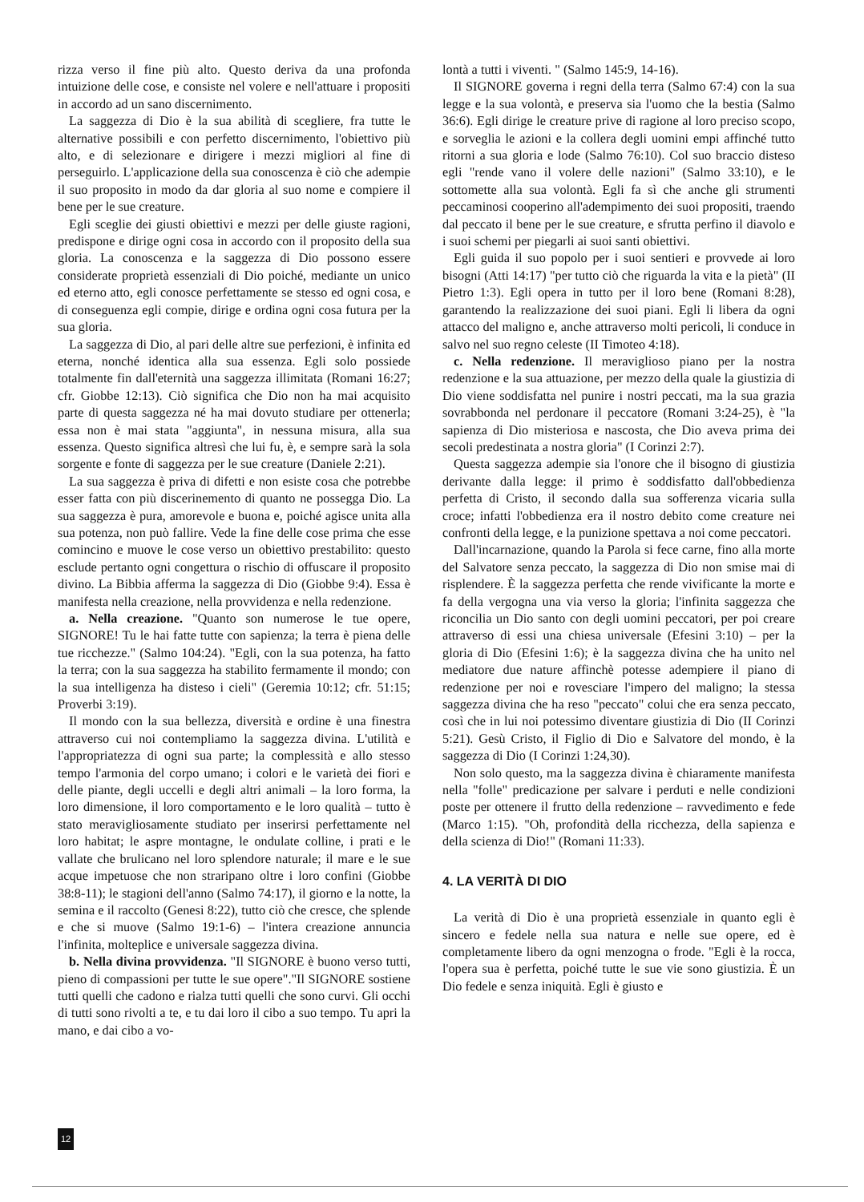rizza verso il fine più alto. Questo deriva da una profonda intuizione delle cose, e consiste nel volere e nell'attuare i propositi in accordo ad un sano discernimento.
La saggezza di Dio è la sua abilità di scegliere, fra tutte le alternative possibili e con perfetto discernimento, l'obiettivo più alto, e di selezionare e dirigere i mezzi migliori al fine di perseguirlo. L'applicazione della sua conoscenza è ciò che adempie il suo proposito in modo da dar gloria al suo nome e compiere il bene per le sue creature.
Egli sceglie dei giusti obiettivi e mezzi per delle giuste ragioni, predispone e dirige ogni cosa in accordo con il proposito della sua gloria. La conoscenza e la saggezza di Dio possono essere considerate proprietà essenziali di Dio poiché, mediante un unico ed eterno atto, egli conosce perfettamente se stesso ed ogni cosa, e di conseguenza egli compie, dirige e ordina ogni cosa futura per la sua gloria.
La saggezza di Dio, al pari delle altre sue perfezioni, è infinita ed eterna, nonché identica alla sua essenza. Egli solo possiede totalmente fin dall'eternità una saggezza illimitata (Romani 16:27; cfr. Giobbe 12:13). Ciò significa che Dio non ha mai acquisito parte di questa saggezza né ha mai dovuto studiare per ottenerla; essa non è mai stata "aggiunta", in nessuna misura, alla sua essenza. Questo significa altresì che lui fu, è, e sempre sarà la sola sorgente e fonte di saggezza per le sue creature (Daniele 2:21).
La sua saggezza è priva di difetti e non esiste cosa che potrebbe esser fatta con più discerinemento di quanto ne possegga Dio. La sua saggezza è pura, amorevole e buona e, poiché agisce unita alla sua potenza, non può fallire. Vede la fine delle cose prima che esse comincino e muove le cose verso un obiettivo prestabilito: questo esclude pertanto ogni congettura o rischio di offuscare il proposito divino. La Bibbia afferma la saggezza di Dio (Giobbe 9:4). Essa è manifesta nella creazione, nella provvidenza e nella redenzione.
a. Nella creazione. "Quanto son numerose le tue opere, SIGNORE! Tu le hai fatte tutte con sapienza; la terra è piena delle tue ricchezze." (Salmo 104:24). "Egli, con la sua potenza, ha fatto la terra; con la sua saggezza ha stabilito fermamente il mondo; con la sua intelligenza ha disteso i cieli" (Geremia 10:12; cfr. 51:15; Proverbi 3:19).
Il mondo con la sua bellezza, diversità e ordine è una finestra attraverso cui noi contempliamo la saggezza divina. L'utilità e l'appropriatezza di ogni sua parte; la complessità e allo stesso tempo l'armonia del corpo umano; i colori e le varietà dei fiori e delle piante, degli uccelli e degli altri animali – la loro forma, la loro dimensione, il loro comportamento e le loro qualità – tutto è stato meravigliosamente studiato per inserirsi perfettamente nel loro habitat; le aspre montagne, le ondulate colline, i prati e le vallate che brulicano nel loro splendore naturale; il mare e le sue acque impetuose che non straripano oltre i loro confini (Giobbe 38:8-11); le stagioni dell'anno (Salmo 74:17), il giorno e la notte, la semina e il raccolto (Genesi 8:22), tutto ciò che cresce, che splende e che si muove (Salmo 19:1-6) – l'intera creazione annuncia l'infinita, molteplice e universale saggezza divina.
b. Nella divina provvidenza. "Il SIGNORE è buono verso tutti, pieno di compassioni per tutte le sue opere"."Il SIGNORE sostiene tutti quelli che cadono e rialza tutti quelli che sono curvi. Gli occhi di tutti sono rivolti a te, e tu dai loro il cibo a suo tempo. Tu apri la mano, e dai cibo a vo-
lontà a tutti i viventi. " (Salmo 145:9, 14-16).
Il SIGNORE governa i regni della terra (Salmo 67:4) con la sua legge e la sua volontà, e preserva sia l'uomo che la bestia (Salmo 36:6). Egli dirige le creature prive di ragione al loro preciso scopo, e sorveglia le azioni e la collera degli uomini empi affinché tutto ritorni a sua gloria e lode (Salmo 76:10). Col suo braccio disteso egli "rende vano il volere delle nazioni" (Salmo 33:10), e le sottomette alla sua volontà. Egli fa sì che anche gli strumenti peccaminosi cooperino all'adempimento dei suoi propositi, traendo dal peccato il bene per le sue creature, e sfrutta perfino il diavolo e i suoi schemi per piegarli ai suoi santi obiettivi.
Egli guida il suo popolo per i suoi sentieri e provvede ai loro bisogni (Atti 14:17) "per tutto ciò che riguarda la vita e la pietà" (II Pietro 1:3). Egli opera in tutto per il loro bene (Romani 8:28), garantendo la realizzazione dei suoi piani. Egli li libera da ogni attacco del maligno e, anche attraverso molti pericoli, li conduce in salvo nel suo regno celeste (II Timoteo 4:18).
c. Nella redenzione. Il meraviglioso piano per la nostra redenzione e la sua attuazione, per mezzo della quale la giustizia di Dio viene soddisfatta nel punire i nostri peccati, ma la sua grazia sovrabbonda nel perdonare il peccatore (Romani 3:24-25), è "la sapienza di Dio misteriosa e nascosta, che Dio aveva prima dei secoli predestinata a nostra gloria" (I Corinzi 2:7).
Questa saggezza adempie sia l'onore che il bisogno di giustizia derivante dalla legge: il primo è soddisfatto dall'obbedienza perfetta di Cristo, il secondo dalla sua sofferenza vicaria sulla croce; infatti l'obbedienza era il nostro debito come creature nei confronti della legge, e la punizione spettava a noi come peccatori.
Dall'incarnazione, quando la Parola si fece carne, fino alla morte del Salvatore senza peccato, la saggezza di Dio non smise mai di risplendere. È la saggezza perfetta che rende vivificante la morte e fa della vergogna una via verso la gloria; l'infinita saggezza che riconcilia un Dio santo con degli uomini peccatori, per poi creare attraverso di essi una chiesa universale (Efesini 3:10) – per la gloria di Dio (Efesini 1:6); è la saggezza divina che ha unito nel mediatore due nature affinchè potesse adempiere il piano di redenzione per noi e rovesciare l'impero del maligno; la stessa saggezza divina che ha reso "peccato" colui che era senza peccato, così che in lui noi potessimo diventare giustizia di Dio (II Corinzi 5:21). Gesù Cristo, il Figlio di Dio e Salvatore del mondo, è la saggezza di Dio (I Corinzi 1:24,30).
Non solo questo, ma la saggezza divina è chiaramente manifesta nella "folle" predicazione per salvare i perduti e nelle condizioni poste per ottenere il frutto della redenzione – ravvedimento e fede (Marco 1:15). "Oh, profondità della ricchezza, della sapienza e della scienza di Dio!" (Romani 11:33).
4. LA VERITÀ DI DIO
La verità di Dio è una proprietà essenziale in quanto egli è sincero e fedele nella sua natura e nelle sue opere, ed è completamente libero da ogni menzogna o frode. "Egli è la rocca, l'opera sua è perfetta, poiché tutte le sue vie sono giustizia. È un Dio fedele e senza iniquità. Egli è giusto e
12